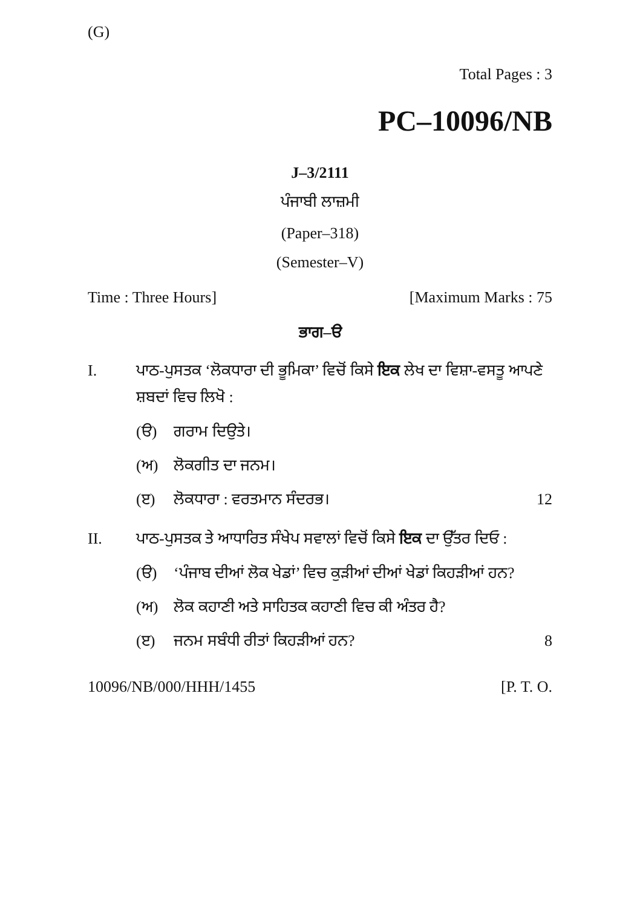(G)
Total Pages : 3
PC–10096/NB
J–3/2111
ਪੰਜਾਬੀ ਲਾਜ਼ਮੀ
(Paper–318)
(Semester–V)
Time : Three Hours] [Maximum Marks : 75
ਭਾਗ–ੳ
I. ਪਾਠ-ਪੁਸਤਕ ‘ਲੋਕਧਾਰਾ ਦੀ ਭੂਮਿਕਾ’ ਵਿਚੋਂ ਕਿਸੇ ਇਕ ਲੇਖ ਦਾ ਵਿਸ਼ਾ-ਵਸਤੂ ਆਪਣੇ ਸ਼ਬਦਾਂ ਵਿਚ ਲਿਖੋ :
(ੳ) ਗਰਾਮ ਦਿਉਤੇ।
(ਅ) ਲੋਕਗੀਤ ਦਾ ਜਨਮ।
(ੲ) ਲੋਕਧਾਰਾ : ਵਰਤਮਾਨ ਸੰਦਰਭ। 12
II. ਪਾਠ-ਪੁਸਤਕ ਤੇ ਆਧਾਰਿਤ ਸੰਖੇਪ ਸਵਾਲਾਂ ਵਿਚੋਂ ਕਿਸੇ ਇਕ ਦਾ ਉੱਤਰ ਦਿਓ :
(ੳ) ‘ਪੰਜਾਬ ਦੀਆਂ ਲੋਕ ਖੇਡਾਂ’ ਵਿਚ ਕੁੜੀਆਂ ਦੀਆਂ ਖੇਡਾਂ ਕਿਹੜੀਆਂ ਹਨ?
(ਅ) ਲੋਕ ਕਹਾਣੀ ਅਤੇ ਸਾਹਿਤਕ ਕਹਾਣੀ ਵਿਚ ਕੀ ਅੰਤਰ ਹੈ?
(ੲ) ਜਨਮ ਸਬੰਧੀ ਰੀਤਾਂ ਕਿਹੜੀਆਂ ਹਨ? 8
10096/NB/000/HHH/1455 [P. T. O.